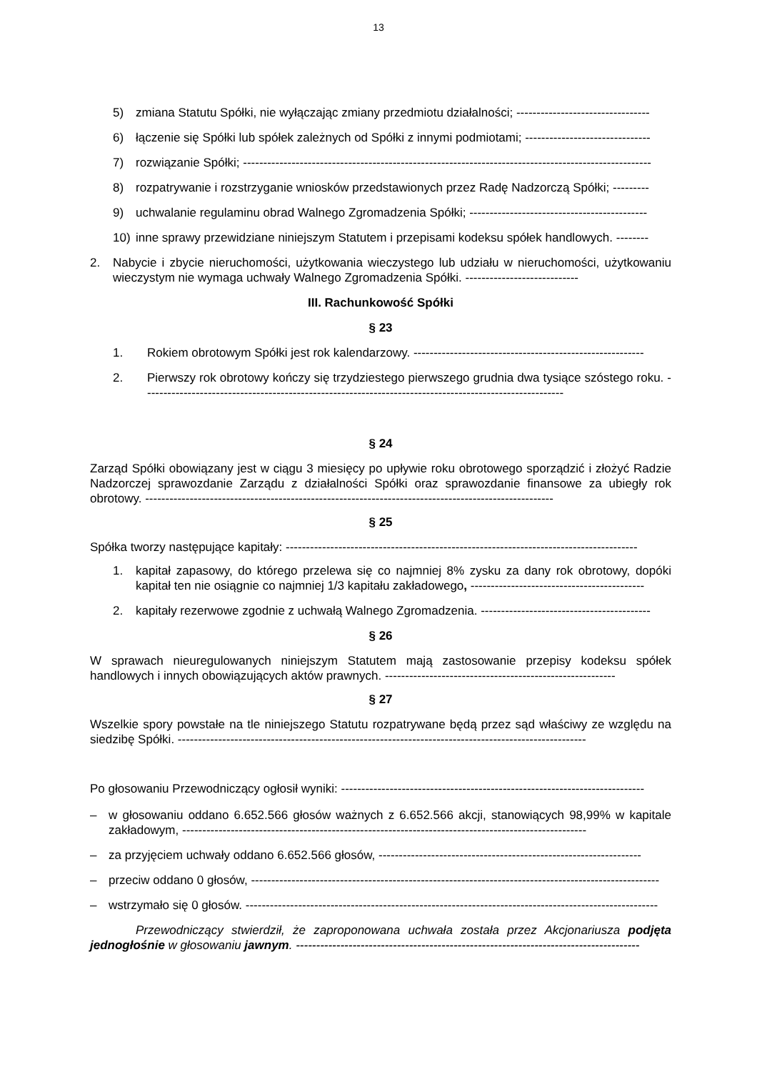13
5) zmiana Statutu Spółki, nie wyłączając zmiany przedmiotu działalności; ---------------------------------
6) łączenie się Spółki lub spółek zależnych od Spółki z innymi podmiotami; -------------------------------
7) rozwiązanie Spółki; -----------------------------------------------------------------------------------------------------
8) rozpatrywanie i rozstrzyganie wniosków przedstawionych przez Radę Nadzorczą Spółki; ---------
9) uchwalanie regulaminu obrad Walnego Zgromadzenia Spółki; --------------------------------------------
10) inne sprawy przewidziane niniejszym Statutem i przepisami kodeksu spółek handlowych. --------
2. Nabycie i zbycie nieruchomości, użytkowania wieczystego lub udziału w nieruchomości, użytkowaniu wieczystym nie wymaga uchwały Walnego Zgromadzenia Spółki. ----------------------------
III. Rachunkowość Spółki
§ 23
1. Rokiem obrotowym Spółki jest rok kalendarzowy. ---------------------------------------------------------
2. Pierwszy rok obrotowy kończy się trzydziestego pierwszego grudnia dwa tysiące szóstego roku. --------------------------------------------------------------------------------------------------------
§ 24
Zarząd Spółki obowiązany jest w ciągu 3 miesięcy po upływie roku obrotowego sporządzić i złożyć Radzie Nadzorczej sprawozdanie Zarządu z działalności Spółki oraz sprawozdanie finansowe za ubiegły rok obrotowy. -----------------------------------------------------------------------------------------------------
§ 25
Spółka tworzy następujące kapitały: ---------------------------------------------------------------------------------------
1. kapitał zapasowy, do którego przelewa się co najmniej 8% zysku za dany rok obrotowy, dopóki kapitał ten nie osiągnie co najmniej 1/3 kapitału zakładowego, -------------------------------------------
2. kapitały rezerwowe zgodnie z uchwałą Walnego Zgromadzenia. ------------------------------------------
§ 26
W sprawach nieuregulowanych niniejszym Statutem mają zastosowanie przepisy kodeksu spółek handlowych i innych obowiązujących aktów prawnych. ---------------------------------------------------------
§ 27
Wszelkie spory powstałe na tle niniejszego Statutu rozpatrywane będą przez sąd właściwy ze względu na siedzibę Spółki. -----------------------------------------------------------------------------------------------------
Po głosowaniu Przewodniczący ogłosił wyniki: ---------------------------------------------------------------------------
– w głosowaniu oddano 6.652.566 głosów ważnych z 6.652.566 akcji, stanowiących 98,99% w kapitale zakładowym, ----------------------------------------------------------------------------------------------------
– za przyjęciem uchwały oddano 6.652.566 głosów, -----------------------------------------------------------------
– przeciw oddano 0 głosów, -----------------------------------------------------------------------------------------------------
– wstrzymało się 0 głosów. ------------------------------------------------------------------------------------------------------
Przewodniczący stwierdził, że zaproponowana uchwała została przez Akcjonariusza podjęta jednogłośnie w głosowaniu jawnym. -------------------------------------------------------------------------------------